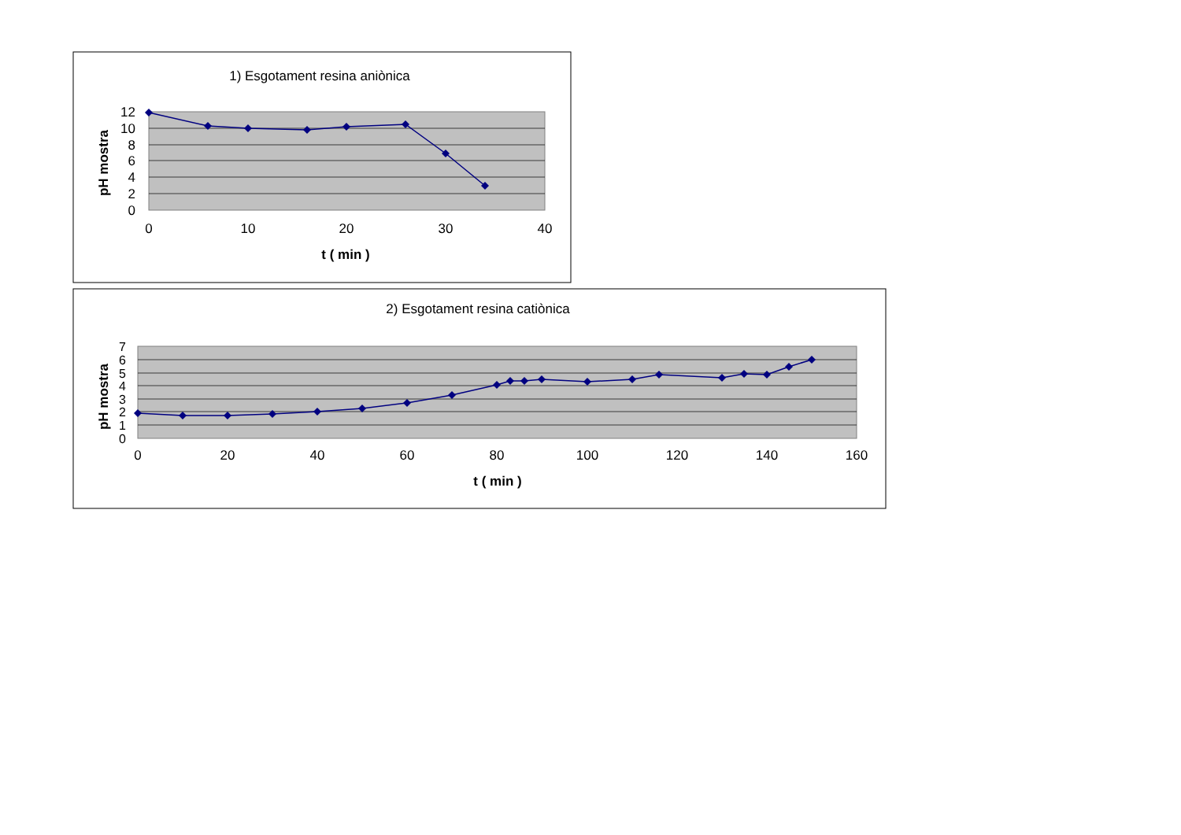1) Esgotament resina aniònica
12
10
8
6
4
2
0
0
10
20
30
40
t ( min )
pH mostra
2) Esgotament resina catiònica
7
6
5
4
3
2
1
0
0
20
40
60
80
100
120
140
160
t ( min )
pH mostra